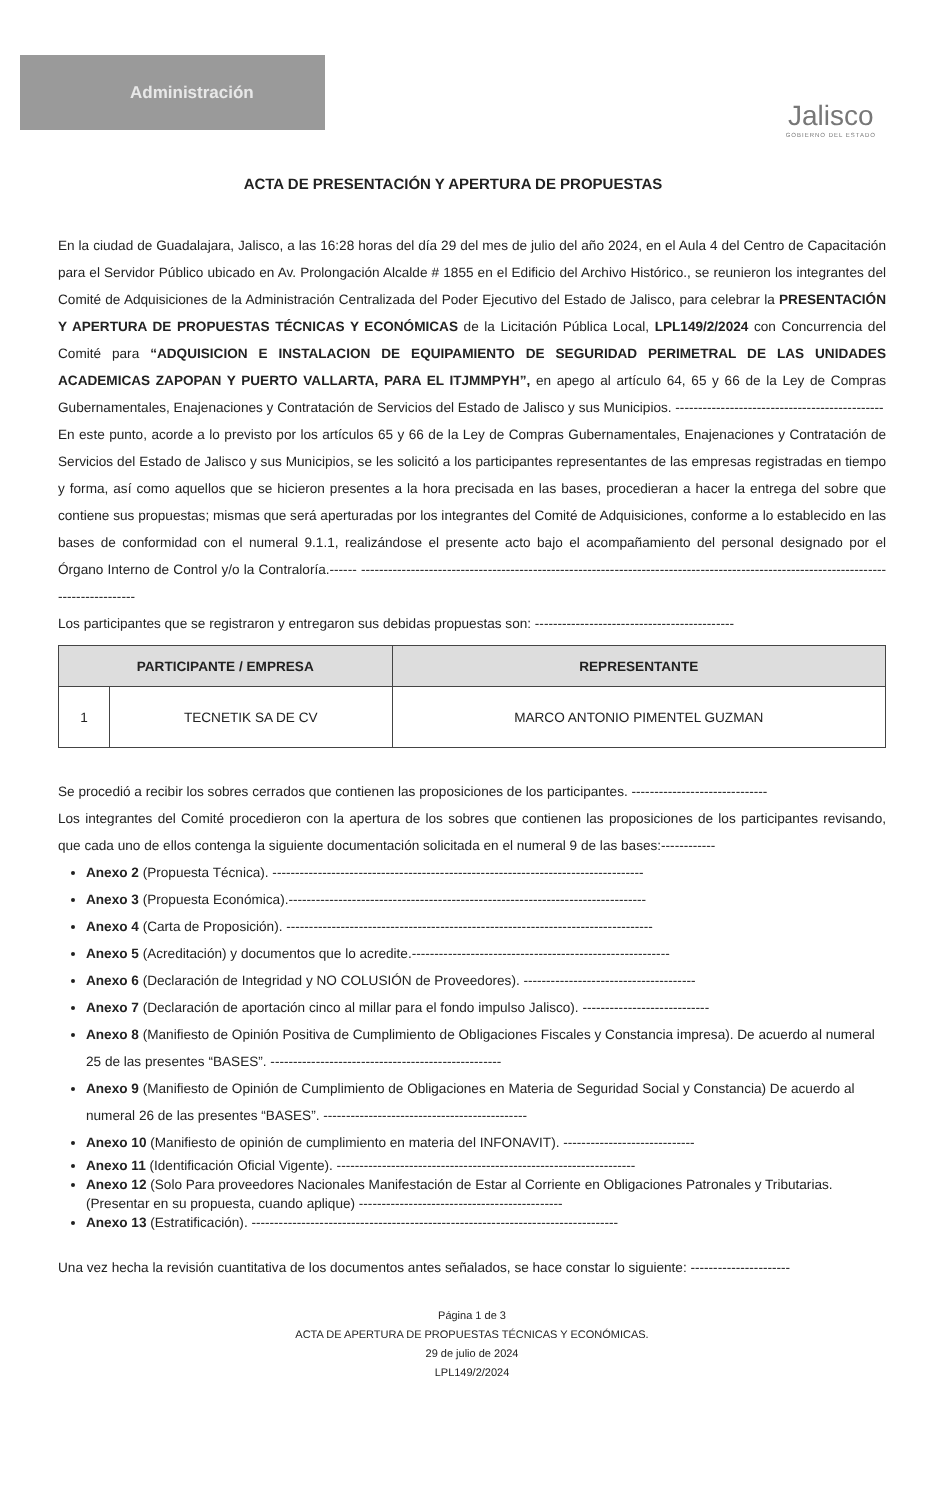Administración
Jalisco
GOBIERNO DEL ESTADO
ACTA DE PRESENTACIÓN Y APERTURA DE PROPUESTAS
En la ciudad de Guadalajara, Jalisco, a las 16:28 horas del día 29 del mes de julio del año 2024, en el Aula 4 del Centro de Capacitación para el Servidor Público ubicado en Av. Prolongación Alcalde # 1855 en el Edificio del Archivo Histórico., se reunieron los integrantes del Comité de Adquisiciones de la Administración Centralizada del Poder Ejecutivo del Estado de Jalisco, para celebrar la PRESENTACIÓN Y APERTURA DE PROPUESTAS TÉCNICAS Y ECONÓMICAS de la Licitación Pública Local, LPL149/2/2024 con Concurrencia del Comité para “ADQUISICION E INSTALACION DE EQUIPAMIENTO DE SEGURIDAD PERIMETRAL DE LAS UNIDADES ACADEMICAS ZAPOPAN Y PUERTO VALLARTA, PARA EL ITJMMPYH”, en apego al artículo 64, 65 y 66 de la Ley de Compras Gubernamentales, Enajenaciones y Contratación de Servicios del Estado de Jalisco y sus Municipios. ----------------------------------------------
En este punto, acorde a lo previsto por los artículos 65 y 66 de la Ley de Compras Gubernamentales, Enajenaciones y Contratación de Servicios del Estado de Jalisco y sus Municipios, se les solicitó a los participantes representantes de las empresas registradas en tiempo y forma, así como aquellos que se hicieron presentes a la hora precisada en las bases, procedieran a hacer la entrega del sobre que contiene sus propuestas; mismas que será aperturadas por los integrantes del Comité de Adquisiciones, conforme a lo establecido en las bases de conformidad con el numeral 9.1.1, realizándose el presente acto bajo el acompañamiento del personal designado por el Órgano Interno de Control y/o la Contraloría.------ -------------------------------------------------------------------------------------------------------------------------------------
Los participantes que se registraron y entregaron sus debidas propuestas son: --------------------------------------------
| PARTICIPANTE / EMPRESA | | REPRESENTANTE |
| --- | --- | --- |
| 1 | TECNETIK SA DE CV | MARCO ANTONIO PIMENTEL GUZMAN |
Se procedió a recibir los sobres cerrados que contienen las proposiciones de los participantes. ------------------------------
Los integrantes del Comité procedieron con la apertura de los sobres que contienen las proposiciones de los participantes revisando, que cada uno de ellos contenga la siguiente documentación solicitada en el numeral 9 de las bases:------------
Anexo 2 (Propuesta Técnica). ----------------------------------------------------------------------------------
Anexo 3 (Propuesta Económica).-------------------------------------------------------------------------------
Anexo 4 (Carta de Proposición). ---------------------------------------------------------------------------------
Anexo 5 (Acreditación) y documentos que lo acredite.---------------------------------------------------------
Anexo 6 (Declaración de Integridad y NO COLUSIÓN de Proveedores). --------------------------------------
Anexo 7 (Declaración de aportación cinco al millar para el fondo impulso Jalisco). ----------------------------
Anexo 8 (Manifiesto de Opinión Positiva de Cumplimiento de Obligaciones Fiscales y Constancia impresa). De acuerdo al numeral 25 de las presentes “BASES”. ---------------------------------------------------
Anexo 9 (Manifiesto de Opinión de Cumplimiento de Obligaciones en Materia de Seguridad Social y Constancia) De acuerdo al numeral 26 de las presentes “BASES”. ---------------------------------------------
Anexo 10 (Manifiesto de opinión de cumplimiento en materia del INFONAVIT). -----------------------------
Anexo 11 (Identificación Oficial Vigente). ------------------------------------------------------------------
Anexo 12 (Solo Para proveedores Nacionales Manifestación de Estar al Corriente en Obligaciones Patronales y Tributarias. (Presentar en su propuesta, cuando aplique) ---------------------------------------------
Anexo 13 (Estratificación). ---------------------------------------------------------------------------------
Una vez hecha la revisión cuantitativa de los documentos antes señalados, se hace constar lo siguiente: ----------------------
Página 1 de 3
ACTA DE APERTURA DE PROPUESTAS TÉCNICAS Y ECONÓMICAS.
29 de julio de 2024
LPL149/2/2024